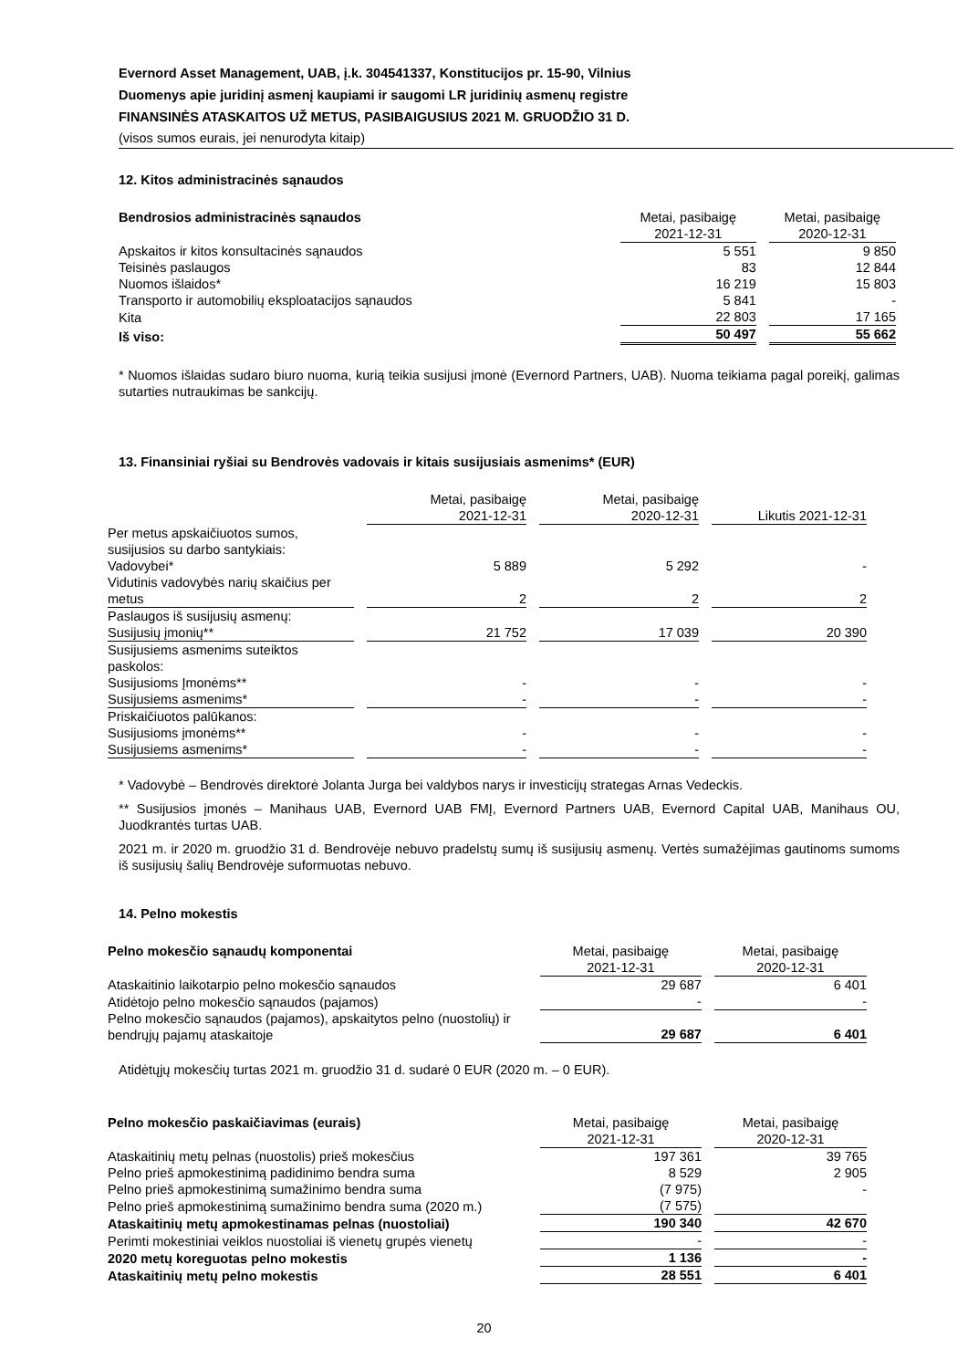Evernord Asset Management, UAB, į.k. 304541337, Konstitucijos pr. 15-90, Vilnius
Duomenys apie juridinį asmenį kaupiami ir saugomi LR juridinių asmenų registre
FINANSINĖS ATASKAITOS UŽ METUS, PASIBAIGUSIUS 2021 M. GRUODŽIO 31 D.
(visos sumos eurais, jei nenurodyta kitaip)
12. Kitos administracinės sąnaudos
| Bendrosios administracinės sąnaudos | Metai, pasibaigę 2021-12-31 | Metai, pasibaigę 2020-12-31 |
| --- | --- | --- |
| Apskaitos ir kitos konsultacinės sąnaudos | 5 551 | 9 850 |
| Teisinės paslaugos | 83 | 12 844 |
| Nuomos išlaidos* | 16 219 | 15 803 |
| Transporto ir automobilių eksploatacijos sąnaudos | 5 841 | - |
| Kita | 22 803 | 17 165 |
| Iš viso: | 50 497 | 55 662 |
* Nuomos išlaidas sudaro biuro nuoma, kurią teikia susijusi įmonė (Evernord Partners, UAB). Nuoma teikiama pagal poreikį, galimas sutarties nutraukimas be sankcijų.
13. Finansiniai ryšiai su Bendrovės vadovais ir kitais susijusiais asmenims* (EUR)
| | Metai, pasibaigę 2021-12-31 | Metai, pasibaigę 2020-12-31 | Likutis 2021-12-31 |
| --- | --- | --- | --- |
| Per metus apskaičiuotos sumos, susijusios su darbo santykiais: | | | |
| Vadovybei* | 5 889 | 5 292 | - |
| Vidutinis vadovybės narių skaičius per metus | 2 | 2 | 2 |
| Paslaugos iš susijusių asmenų: | | | |
| Susijusių įmonių** | 21 752 | 17 039 | 20 390 |
| Susijusiems asmenims suteiktos paskolos: | | | |
| Susijusioms Įmonėms** | - | - | - |
| Susijusiems asmenims* | - | - | - |
| Priskaičiuotos palūkanos: | | | |
| Susijusioms įmonėms** | - | - | - |
| Susijusiems asmenims* | - | - | - |
* Vadovybė – Bendrovės direktorė Jolanta Jurga bei valdybos narys ir investicijų strategas Arnas Vedeckis.
** Susijusios įmonės – Manihaus UAB, Evernord UAB FMĮ, Evernord Partners UAB, Evernord Capital UAB, Manihaus OU, Juodkrantės turtas UAB.
2021 m. ir 2020 m. gruodžio 31 d. Bendrovėje nebuvo pradelstų sumų iš susijusių asmenų. Vertės sumažėjimas gautinoms sumoms iš susijusių šalių Bendrovėje suformuotas nebuvo.
14. Pelno mokestis
| Pelno mokesčio sąnaudų komponentai | Metai, pasibaigę 2021-12-31 | Metai, pasibaigę 2020-12-31 |
| --- | --- | --- |
| Ataskaitinio laikotarpio pelno mokesčio sąnaudos | 29 687 | 6 401 |
| Atidėtojo pelno mokesčio sąnaudos (pajamos) | - | - |
| Pelno mokesčio sąnaudos (pajamos), apskaitytos pelno (nuostolių) ir bendrųjų pajamų ataskaitoje | 29 687 | 6 401 |
Atidėtųjų mokesčių turtas 2021 m. gruodžio 31 d. sudarė 0 EUR (2020 m. – 0 EUR).
| Pelno mokesčio paskaičiavimas (eurais) | Metai, pasibaigę 2021-12-31 | Metai, pasibaigę 2020-12-31 |
| --- | --- | --- |
| Ataskaitinių metų pelnas (nuostolis) prieš mokesčius | 197 361 | 39 765 |
| Pelno prieš apmokestinimą padidinimo bendra suma | 8 529 | 2 905 |
| Pelno prieš apmokestinimą sumažinimo bendra suma | (7 975) | - |
| Pelno prieš apmokestinimą sumažinimo bendra suma (2020 m.) | (7 575) | |
| Ataskaitinių metų apmokestinamas pelnas (nuostoliai) | 190 340 | 42 670 |
| Perimti mokestiniai veiklos nuostoliai iš vienetų grupės vienetų | - | - |
| 2020 metų koreguotas pelno mokestis | 1 136 | - |
| Ataskaitinių metų pelno mokestis | 28 551 | 6 401 |
20